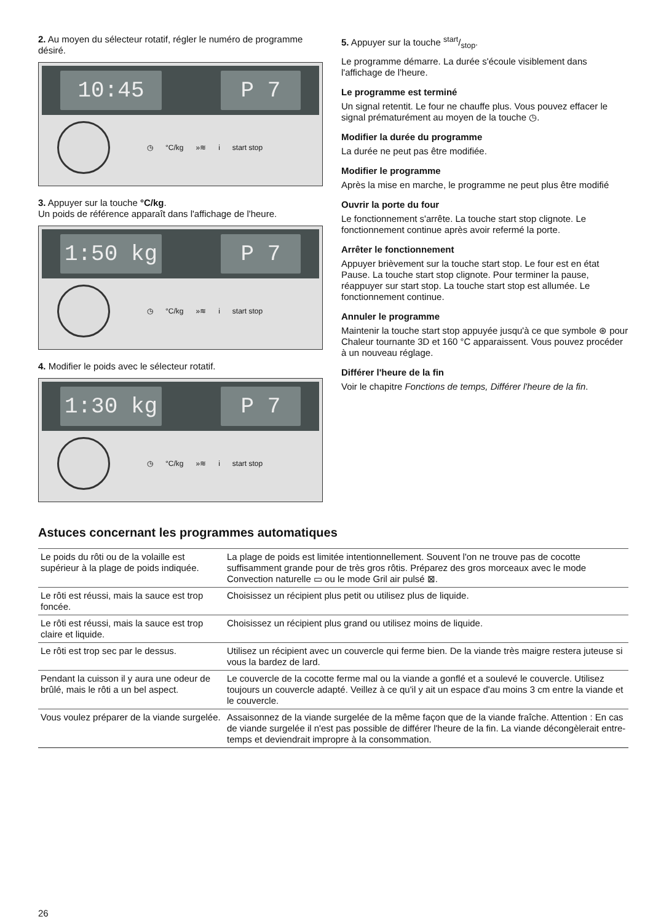2. Au moyen du sélecteur rotatif, régler le numéro de programme désiré.
10:45 P 7
◷ °C/kg »≋ i start stop
3. Appuyer sur la touche °C/kg.
Un poids de référence apparaît dans l'affichage de l'heure.
1:50 kg P 7
◷ °C/kg »≋ i start stop
4. Modifier le poids avec le sélecteur rotatif.
1:30 kg P 7
◷ °C/kg »≋ i start stop
5. Appuyer sur la touche start/stop.
Le programme démarre. La durée s'écoule visiblement dans l'affichage de l'heure.
Le programme est terminé
Un signal retentit. Le four ne chauffe plus. Vous pouvez effacer le signal prématurément au moyen de la touche ◷.
Modifier la durée du programme
La durée ne peut pas être modifiée.
Modifier le programme
Après la mise en marche, le programme ne peut plus être modifié
Ouvrir la porte du four
Le fonctionnement s'arrête. La touche start stop clignote. Le fonctionnement continue après avoir refermé la porte.
Arrêter le fonctionnement
Appuyer brièvement sur la touche start stop. Le four est en état Pause. La touche start stop clignote. Pour terminer la pause, réappuyer sur start stop. La touche start stop est allumée. Le fonctionnement continue.
Annuler le programme
Maintenir la touche start stop appuyée jusqu'à ce que symbole ⊛ pour Chaleur tournante 3D et 160 °C apparaissent. Vous pouvez procéder à un nouveau réglage.
Différer l'heure de la fin
Voir le chapitre Fonctions de temps, Différer l'heure de la fin.
Astuces concernant les programmes automatiques
| Le poids du rôti ou de la volaille est supérieur à la plage de poids indiquée. | La plage de poids est limitée intentionnellement. Souvent l'on ne trouve pas de cocotte suffisamment grande pour de très gros rôtis. Préparez des gros morceaux avec le mode Convection naturelle ▭ ou le mode Gril air pulsé ⊠. |
| Le rôti est réussi, mais la sauce est trop foncée. | Choisissez un récipient plus petit ou utilisez plus de liquide. |
| Le rôti est réussi, mais la sauce est trop claire et liquide. | Choisissez un récipient plus grand ou utilisez moins de liquide. |
| Le rôti est trop sec par le dessus. | Utilisez un récipient avec un couvercle qui ferme bien. De la viande très maigre restera juteuse si vous la bardez de lard. |
| Pendant la cuisson il y aura une odeur de brûlé, mais le rôti a un bel aspect. | Le couvercle de la cocotte ferme mal ou la viande a gonflé et a soulevé le couvercle. Utilisez toujours un couvercle adapté. Veillez à ce qu'il y ait un espace d'au moins 3 cm entre la viande et le couvercle. |
| Vous voulez préparer de la viande surgelée. | Assaisonnez de la viande surgelée de la même façon que de la viande fraîche. Attention : En cas de viande surgelée il n'est pas possible de différer l'heure de la fin. La viande décongèlerait entre-temps et deviendrait impropre à la consommation. |
26